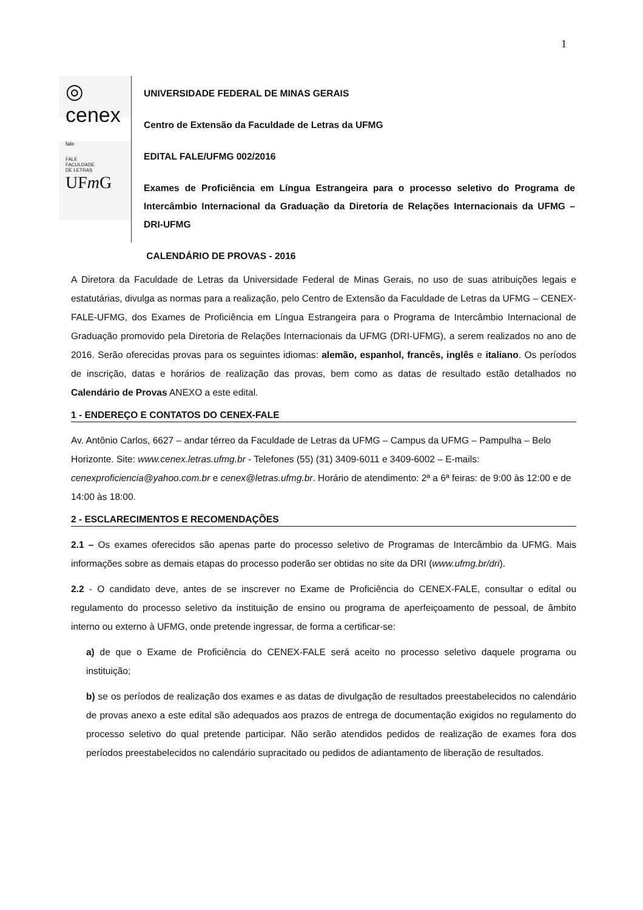1
◎ cenex fale
FALE
FACULDADE
DE LETRAS UFm G
UNIVERSIDADE FEDERAL DE MINAS GERAIS
Centro de Extensão da Faculdade de Letras da UFMG
EDITAL FALE/UFMG 002/2016
Exames de Proficiência em Língua Estrangeira para o processo seletivo do Programa de Intercâmbio Internacional da Graduação da Diretoria de Relações Internacionais da UFMG – DRI-UFMG
CALENDÁRIO DE PROVAS - 2016
A Diretora da Faculdade de Letras da Universidade Federal de Minas Gerais, no uso de suas atribuições legais e estatutárias, divulga as normas para a realização, pelo Centro de Extensão da Faculdade de Letras da UFMG – CENEX-FALE-UFMG, dos Exames de Proficiência em Língua Estrangeira para o Programa de Intercâmbio Internacional de Graduação promovido pela Diretoria de Relações Internacionais da UFMG (DRI-UFMG), a serem realizados no ano de 2016. Serão oferecidas provas para os seguintes idiomas: alemão, espanhol, francês, inglês e italiano. Os períodos de inscrição, datas e horários de realização das provas, bem como as datas de resultado estão detalhados no Calendário de Provas ANEXO a este edital.
1 - ENDEREÇO E CONTATOS DO CENEX-FALE
Av. Antônio Carlos, 6627 – andar térreo da Faculdade de Letras da UFMG – Campus da UFMG – Pampulha – Belo Horizonte. Site: www.cenex.letras.ufmg.br - Telefones (55) (31) 3409-6011 e 3409-6002 – E-mails: cenexproficiencia@yahoo.com.br e cenex@letras.ufmg.br. Horário de atendimento: 2ª a 6ª feiras: de 9:00 às 12:00 e de 14:00 às 18:00.
2 - ESCLARECIMENTOS E RECOMENDAÇÕES
2.1 – Os exames oferecidos são apenas parte do processo seletivo de Programas de Intercâmbio da UFMG. Mais informações sobre as demais etapas do processo poderão ser obtidas no site da DRI (www.ufmg.br/dri).
2.2 - O candidato deve, antes de se inscrever no Exame de Proficiência do CENEX-FALE, consultar o edital ou regulamento do processo seletivo da instituição de ensino ou programa de aperfeiçoamento de pessoal, de âmbito interno ou externo à UFMG, onde pretende ingressar, de forma a certificar-se:
a) de que o Exame de Proficiência do CENEX-FALE será aceito no processo seletivo daquele programa ou instituição;
b) se os períodos de realização dos exames e as datas de divulgação de resultados preestabelecidos no calendário de provas anexo a este edital são adequados aos prazos de entrega de documentação exigidos no regulamento do processo seletivo do qual pretende participar. Não serão atendidos pedidos de realização de exames fora dos períodos preestabelecidos no calendário supracitado ou pedidos de adiantamento de liberação de resultados.